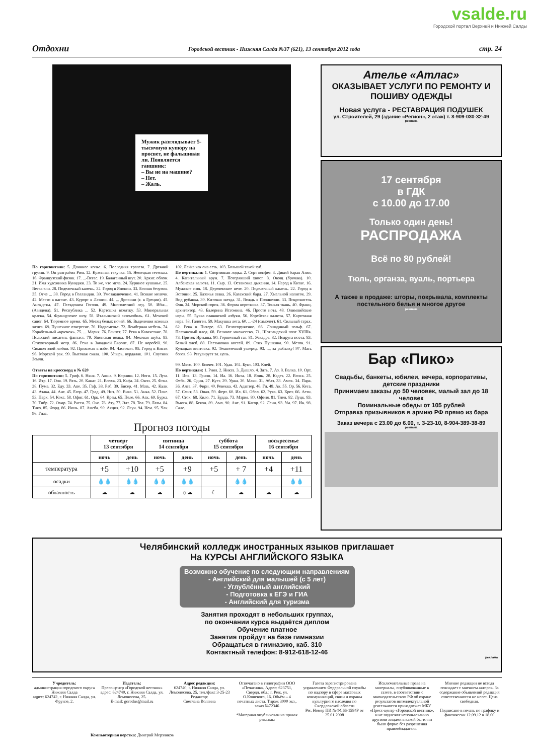vsalde.ru
Городской портал Верхней и Нижней Салды
Отдохни Городской вестник - Нижняя Салда №37 (621), 13 сентября 2012 года стр. 24
Мужик разглядывает 5-тысячную купюру на просвет, не фальшивая ли. Появляется гаишник:
– Вы не на машине?
– Нет.
– Жаль.
По горизонтали: 5. Длинное копье. 6. Последняя трапеза. 7. Древний грузин. 9. Он разграбил Рим. 12. Кухонная текучка. 15. Немецкая тетенька. 16. Французский физик. 17. ...-Вегас. 19. Балаганный шут. 20. Архит. облом. 21. Имя художника Куинджи. 23. То же, что мгла. 24. Куриное кушанье. 25. Ветка ели. 28. Поделочный камень. 32. Город в Японии. 33. Богиня безумия. 35. Отче ... 38. Город в Голландии. 39. Умозаключение. 41. Всякие мелочи. 42. Место в вагоне. 43. Курорт в Латвии. 44. ... Дросини (г. в Греции). 45. Анекдоты. 47. Псевдоним Гоголя. 49. Многолетний лед. 50. Ибн-... (Авицена). 51. Республика ... 52. Картошка всмятку. 53. Минеральная краска. 54. Французское шоу. 58. Итальянский автомобиль. 61. Меховой сапог. 64. Тюремное время. 65. Месяц белых ночей. 66. Выделения кожных желез. 69. Пушечное отверстие. 70. Надземелье. 72. Ломберная мебель. 74. Корабельный «крючок». 75. ... Мария. 76. Египет. 77. Река в Казахстане. 78. Польский писатель фантаст. 79. Японская водка. 84. Меховая шуба. 85. Стихотворный метр. 86. Река в Западной Европе. 87. Не воробей. 90. Символ злой любви. 92. Прихожая в избе. 94. Частокол. 95. Город в Китае. 96. Морской рак. 99. Высокая скала. 100. Упырь, вурдалак. 101. Спутник Земли.
Ответы на кроссворд в № 620
По горизонтали: 5. Гриф. 6. Няня. 7. Авша. 9. Корниш. 12. Ноги. 15. Луза. 16. Итр. 17. Оля. 19. Рать. 20. Канат. 21. Волхв. 23. Кафа. 24. Окоп. 25. Фока. 28. Пума. 32. Еду. 33. Апе. 35. Гаф. 38. Раб. 39. Бисер. 41. Мать. 42. Кали. 43. Атака. 44. Ант. 45. Егор. 47. Град. 49. Низ. 50. Вика. 51. Анка. 52. Плие. 53. Парк. 54. Кокс. 58. Офит. 61. Орк. 64. Крем. 65. Пеле. 66. Аск. 69. Бурка. 70. Тибр. 72. Омар. 74. Расти. 75. Око. 76. Ату. 77. Элт. 78. Тол. 79. Латы. 84. Тико. 85. Форд. 86. Июль. 87. Амеба. 90. Акция. 92. Лгун. 94. Нем. 95. Чак. 96. Гиас.
102. Лайка как она есть. 103. Большой такой зуб.
По вертикали: 1. Спортивная лодка. 2. Сорт конфет. 3. Дикий баран Азии. 4. Капитальный врун. 7. Потерявший хвост. 8. Овощ (брюква). 10. Албанская валюта. 11. Сыр. 13. Остановка дыхания. 14. Народ в Китае. 16. Мужское имя. 18. Деревенское вече. 20. Поделочный камень. 22. Город в Эстонии. 25. Казачья атака. 26. Казахский бард. 27. Хмельной напиток. 29. Вид рубанка. 30. Китовая звезда. 31. Вождь в Полинезии. 33. Покровитель Фив. 34. Морской горох. 36. Форма воротника. 37. Тонкая ткань. 40. Франц. архитектор. 43. Балерина Истомина. 46. Просто нота. 48. Олимпийские игры. 55. Буква славянской азбуки. 56. Корейская валюта. 57. Карточная игра. 58. Галоген. 59. Макушка лета. 60. ...-24 (самолет). 61. Сильный страх. 62. Река в Питере. 63. Велосоружение. 66. Лошадиный гольф. 67. Платановый плод. 68. Великое множество. 71. Шотландский поэт XVIIIв. 73. Приток Иртыша. 80. Горничный газ. 81. Эскадра. 82. Подруга поэта. 83. Белый хлеб. 88. Нестыковка костей. 89. Стих Пушкина. 90. Метов. 91. Кулацкая винтовка. 92. Технический углерод. 93. ..., за рыбалку! 97. Мать богов. 98. Регулирует эл. цепь.
99. Мясо. 100. Ковчег. 101. Удав. 102. Бунт. 103. Клей.
По вертикали: 1. Риял. 2. Никта. 3. Дышло. 4. Зять. 7. Аз. 8. Валка. 10. Орт. 11. Иов. 13. Грипп. 14. Иа. 16. Инта. 18. Ялик. 20. Кадет. 22. Волга. 25. Феба. 26. Один. 27. Куст. 29. Уран. 30. Маки. 31. Абаз. 33. Амок. 34. Пара. 36. Алга. 37. Фирн. 40. Ревекка. 43. Адаптер. 46. Ги. 48. Ак. 55. Ор. 56. Кета. 57. Смит. 58. Опал. 59. Ферт. 60. Ил. 61. Обол. 62. Рука. 63. Крот. 66. Асти. 67. Сток. 68. Кило. 71. Будда. 73. Мэрия. 80. Офеня. 81. Тлен. 82. Луцк. 83. Вьюга. 88. Бекон. 89. Амо. 90. Аче. 91. Кагор. 92. Ленч. 93. Ум. 97. Ив. 98. Сале.
Прогноз погоды
| | четверг 13 сентября | | пятница 14 сентября | | суббота 15 сентября | | воскресенье 16 сентября | |
| --- | --- | --- | --- | --- | --- | --- | --- | --- |
| | ночь | день | ночь | день | ночь | день | ночь | день |
| температура | +5 | +10 | +5 | +9 | +5 | + 7 | +4 | +11 |
| осадки | 💧💧 | 💧💧 | 💧💧 | 💧💧 | | 💧💧 | | 💧💧 |
| облачность | ☁ | ☁ | ☁ | ☼☁ | ☾ | ☁ | ☁ | ☁ |
Ателье «Атлас»
ОКАЗЫВАЕТ УСЛУГИ ПО РЕМОНТУ И ПОШИВУ ОДЕЖДЫ
Новая услуга - РЕСТАВРАЦИЯ ПОДУШЕК
ул. Строителей, 29 (здание «Регион», 2 этаж) т. 8-909-030-32-49
реклама
17 сентября
в ГДК
с 10.00 до 17.00
Только один день!
РАСПРОДАЖА
Всё по 80 рублей!
Тюль, органза, вуаль, портьера
А также в продаже: шторы, покрывала, комплекты постельного белья и многое другое
реклама
Бар «Пико»
Свадьбы, банкеты, юбилеи, вечера, корпоративы, детские праздники
Принимаем заказы до 50 человек, малый зал до 18 человек
Поминальные обеды от 105 рублей
Отправка призывников в армию РФ прямо из бара
Заказ вечера с 23.00 до 6.00, т. 3-23-10, 8-904-389-38-89
реклама
Челябинский колледж иностранных языков приглашает
На КУРСЫ АНГЛИЙСКОГО ЯЗЫКА
Возможно обучение по следующим направлениям
- Английский для малышей (с 5 лет)
- Углублённый английский
- Подготовка к ЕГЭ и ГИА
- Английский для туризма
Занятия проходят в небольших группах,
по окончании курса выдаётся диплом
Обучение платное
Занятия пройдут на базе гимназии
Обращаться в гимназию, каб. 310
Контактный телефон: 8-912-618-12-46
реклама
Учредитель:
администрация городского округа Нижняя Салда
адрес: 624742, г. Нижняя Салда, ул. Фрунзе, 2.
Издатель:
Пресс-центр «Городской вестник»
адрес: 624740, г. Нижняя Салда, ул. Ломоносова, 25.
E-mail: gorodns@mail.ru
Адрес редакции:
624740, г. Нижняя Салда, ул. Ломоносова, 25, тел./факс 3-25-23
Редактор:
Светлана Волгина
Отпечатано в типографии ООО «Печатник». Адрес: 623751, Свердл. обл.; г. Реж, ул. О.Кошевого, 16. Объём – 4 печатных листа. Тираж 3000 экз., заказ №72346
*Материал опубликован на правах рекламы
Газета зарегистрирована управлением Федеральной службы по надзору в сфере массовых коммуникаций, связи и охраны культурного наследия по Свердловской области
Рег. Номер ПИ №ФС66-1584Р от 25.01.2008
Исключительные права на материалы, опубликованные в газете, в соответствии с законодательством РФ об охране результатов интеллектуальной деятельности принадлежат МБУ «Пресс-центр «Городской вестник», и не подлежат использованию другими лицами в какой бы то ни было форме без разрешения правообладателя.
Мнение редакции не всегда совпадает с мнением авторов. За содержание объявлений редакция ответственности не несет. Цена свободная.
Подписано в печать по графику и фактически 12.09.12 в 18.00
Компьютерная верстка: Дмитрий Мерзляков